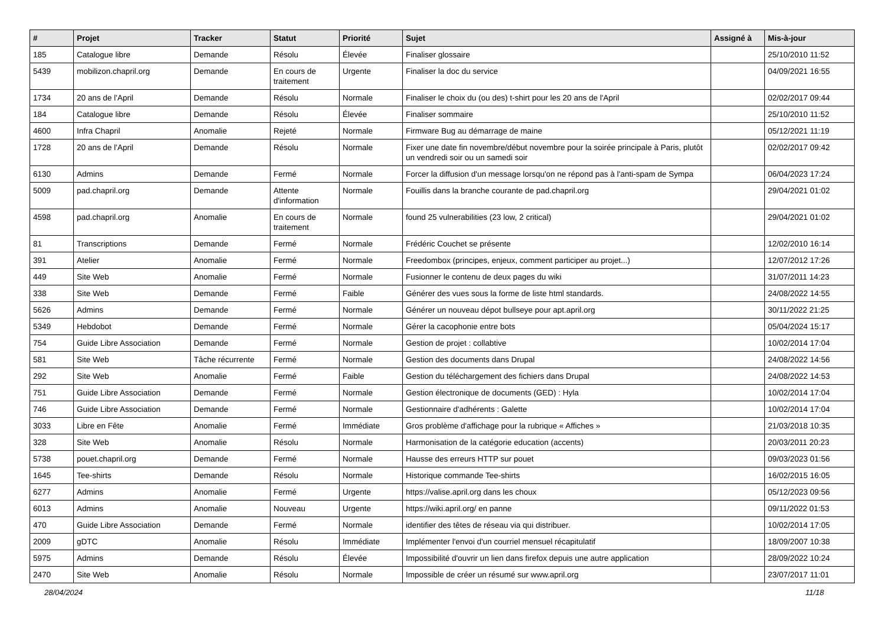| # | Projet | Tracker | Statut | Priorité | Sujet | Assigné à | Mis-à-jour |
| --- | --- | --- | --- | --- | --- | --- | --- |
| 185 | Catalogue libre | Demande | Résolu | Élevée | Finaliser glossaire | | 25/10/2010 11:52 |
| 5439 | mobilizon.chapril.org | Demande | En cours de traitement | Urgente | Finaliser la doc du service | | 04/09/2021 16:55 |
| 1734 | 20 ans de l'April | Demande | Résolu | Normale | Finaliser le choix du (ou des) t-shirt pour les 20 ans de l'April | | 02/02/2017 09:44 |
| 184 | Catalogue libre | Demande | Résolu | Élevée | Finaliser sommaire | | 25/10/2010 11:52 |
| 4600 | Infra Chapril | Anomalie | Rejeté | Normale | Firmware Bug au démarrage de maine | | 05/12/2021 11:19 |
| 1728 | 20 ans de l'April | Demande | Résolu | Normale | Fixer une date fin novembre/début novembre pour la soirée principale à Paris, plutôt un vendredi soir ou un samedi soir | | 02/02/2017 09:42 |
| 6130 | Admins | Demande | Fermé | Normale | Forcer la diffusion d'un message lorsqu'on ne répond pas à l'anti-spam de Sympa | | 06/04/2023 17:24 |
| 5009 | pad.chapril.org | Demande | Attente d'information | Normale | Fouillis dans la branche courante de pad.chapril.org | | 29/04/2021 01:02 |
| 4598 | pad.chapril.org | Anomalie | En cours de traitement | Normale | found 25 vulnerabilities (23 low, 2 critical) | | 29/04/2021 01:02 |
| 81 | Transcriptions | Demande | Fermé | Normale | Frédéric Couchet se présente | | 12/02/2010 16:14 |
| 391 | Atelier | Anomalie | Fermé | Normale | Freedombox (principes, enjeux, comment participer au projet...) | | 12/07/2012 17:26 |
| 449 | Site Web | Anomalie | Fermé | Normale | Fusionner le contenu de deux pages du wiki | | 31/07/2011 14:23 |
| 338 | Site Web | Demande | Fermé | Faible | Générer des vues sous la forme de liste html standards. | | 24/08/2022 14:55 |
| 5626 | Admins | Demande | Fermé | Normale | Générer un nouveau dépot bullseye pour apt.april.org | | 30/11/2022 21:25 |
| 5349 | Hebdobot | Demande | Fermé | Normale | Gérer la cacophonie entre bots | | 05/04/2024 15:17 |
| 754 | Guide Libre Association | Demande | Fermé | Normale | Gestion de projet : collabtive | | 10/02/2014 17:04 |
| 581 | Site Web | Tâche récurrente | Fermé | Normale | Gestion des documents dans Drupal | | 24/08/2022 14:56 |
| 292 | Site Web | Anomalie | Fermé | Faible | Gestion du téléchargement des fichiers dans Drupal | | 24/08/2022 14:53 |
| 751 | Guide Libre Association | Demande | Fermé | Normale | Gestion électronique de documents (GED) : Hyla | | 10/02/2014 17:04 |
| 746 | Guide Libre Association | Demande | Fermé | Normale | Gestionnaire d'adhérents : Galette | | 10/02/2014 17:04 |
| 3033 | Libre en Fête | Anomalie | Fermé | Immédiate | Gros problème d'affichage pour la rubrique « Affiches » | | 21/03/2018 10:35 |
| 328 | Site Web | Anomalie | Résolu | Normale | Harmonisation de la catégorie education (accents) | | 20/03/2011 20:23 |
| 5738 | pouet.chapril.org | Demande | Fermé | Normale | Hausse des erreurs HTTP sur pouet | | 09/03/2023 01:56 |
| 1645 | Tee-shirts | Demande | Résolu | Normale | Historique commande Tee-shirts | | 16/02/2015 16:05 |
| 6277 | Admins | Anomalie | Fermé | Urgente | https://valise.april.org dans les choux | | 05/12/2023 09:56 |
| 6013 | Admins | Anomalie | Nouveau | Urgente | https://wiki.april.org/ en panne | | 09/11/2022 01:53 |
| 470 | Guide Libre Association | Demande | Fermé | Normale | identifier des têtes de réseau via qui distribuer. | | 10/02/2014 17:05 |
| 2009 | gDTC | Anomalie | Résolu | Immédiate | Implémenter l'envoi d'un courriel mensuel récapitulatif | | 18/09/2007 10:38 |
| 5975 | Admins | Demande | Résolu | Élevée | Impossibilité d'ouvrir un lien dans firefox depuis une autre application | | 28/09/2022 10:24 |
| 2470 | Site Web | Anomalie | Résolu | Normale | Impossible de créer un résumé sur www.april.org | | 23/07/2017 11:01 |
28/04/2024 11/18